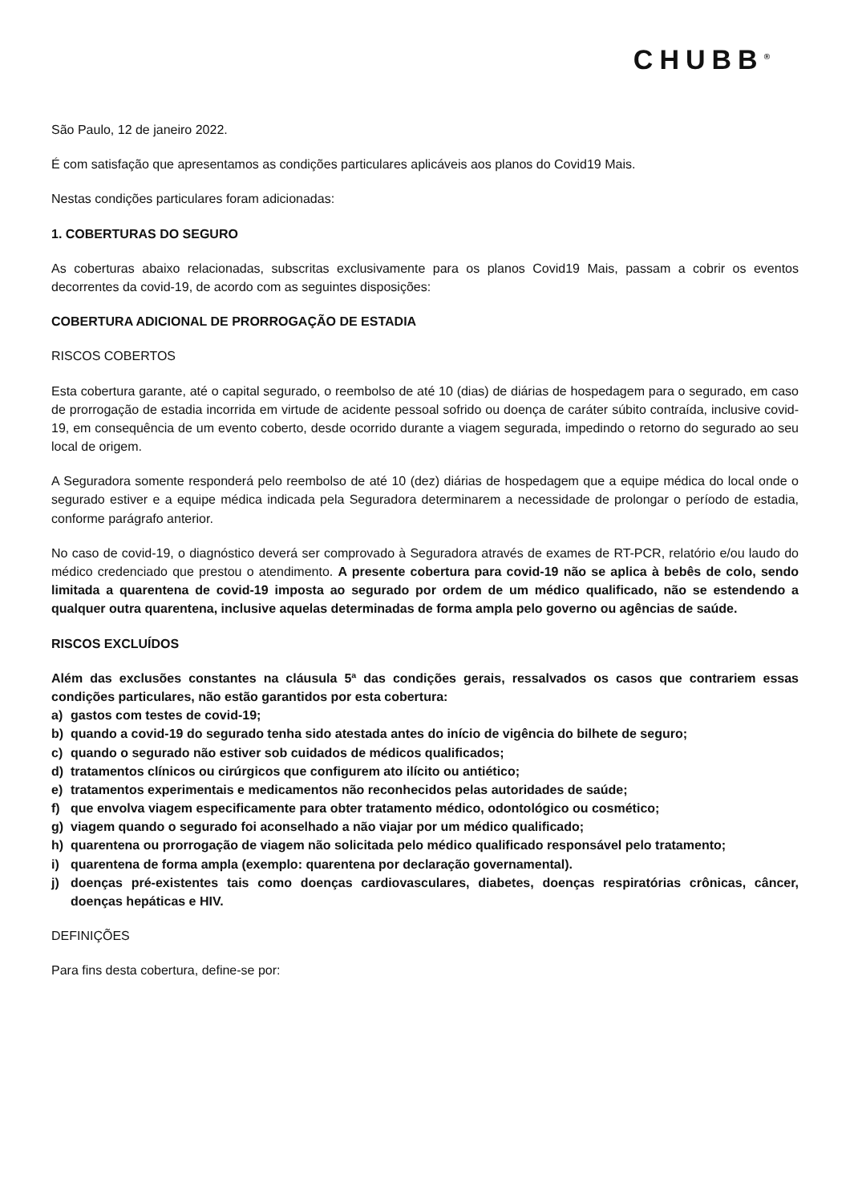CHUBB<sup>®</sup>
São Paulo, 12 de janeiro 2022.
É com satisfação que apresentamos as condições particulares aplicáveis aos planos do Covid19 Mais.
Nestas condições particulares foram adicionadas:
1. COBERTURAS DO SEGURO
As coberturas abaixo relacionadas, subscritas exclusivamente para os planos Covid19 Mais, passam a cobrir os eventos decorrentes da covid-19, de acordo com as seguintes disposições:
COBERTURA ADICIONAL DE PRORROGAÇÃO DE ESTADIA
RISCOS COBERTOS
Esta cobertura garante, até o capital segurado, o reembolso de até 10 (dias) de diárias de hospedagem para o segurado, em caso de prorrogação de estadia incorrida em virtude de acidente pessoal sofrido ou doença de caráter súbito contraída, inclusive covid-19, em consequência de um evento coberto, desde ocorrido durante a viagem segurada, impedindo o retorno do segurado ao seu local de origem.
A Seguradora somente responderá pelo reembolso de até 10 (dez) diárias de hospedagem que a equipe médica do local onde o segurado estiver e a equipe médica indicada pela Seguradora determinarem a necessidade de prolongar o período de estadia, conforme parágrafo anterior.
No caso de covid-19, o diagnóstico deverá ser comprovado à Seguradora através de exames de RT-PCR, relatório e/ou laudo do médico credenciado que prestou o atendimento. A presente cobertura para covid-19 não se aplica à bebês de colo, sendo limitada a quarentena de covid-19 imposta ao segurado por ordem de um médico qualificado, não se estendendo a qualquer outra quarentena, inclusive aquelas determinadas de forma ampla pelo governo ou agências de saúde.
RISCOS EXCLUÍDOS
Além das exclusões constantes na cláusula 5ª das condições gerais, ressalvados os casos que contrariem essas condições particulares, não estão garantidos por esta cobertura:
a) gastos com testes de covid-19;
b) quando a covid-19 do segurado tenha sido atestada antes do início de vigência do bilhete de seguro;
c) quando o segurado não estiver sob cuidados de médicos qualificados;
d) tratamentos clínicos ou cirúrgicos que configurem ato ilícito ou antiético;
e) tratamentos experimentais e medicamentos não reconhecidos pelas autoridades de saúde;
f) que envolva viagem especificamente para obter tratamento médico, odontológico ou cosmético;
g) viagem quando o segurado foi aconselhado a não viajar por um médico qualificado;
h) quarentena ou prorrogação de viagem não solicitada pelo médico qualificado responsável pelo tratamento;
i) quarentena de forma ampla (exemplo: quarentena por declaração governamental).
j) doenças pré-existentes tais como doenças cardiovasculares, diabetes, doenças respiratórias crônicas, câncer, doenças hepáticas e HIV.
DEFINIÇÕES
Para fins desta cobertura, define-se por: